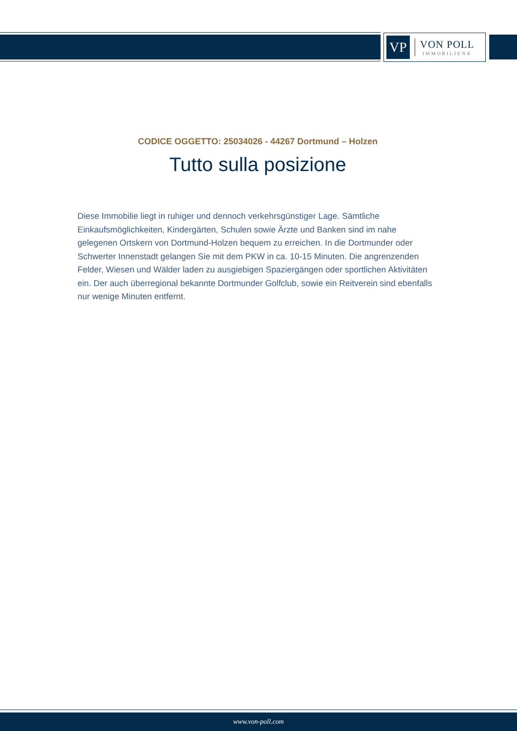VP
VON POLL
IMMOBILIEN®
CODICE OGGETTO: 25034026 - 44267 Dortmund – Holzen
Tutto sulla posizione
Diese Immobilie liegt in ruhiger und dennoch verkehrsgünstiger Lage. Sämtliche Einkaufsmöglichkeiten, Kindergärten, Schulen sowie Ärzte und Banken sind im nahe gelegenen Ortskern von Dortmund-Holzen bequem zu erreichen. In die Dortmunder oder Schwerter Innenstadt gelangen Sie mit dem PKW in ca. 10-15 Minuten. Die angrenzenden Felder, Wiesen und Wälder laden zu ausgiebigen Spaziergängen oder sportlichen Aktivitäten ein. Der auch überregional bekannte Dortmunder Golfclub, sowie ein Reitverein sind ebenfalls nur wenige Minuten entfernt.
www.von-poll.com